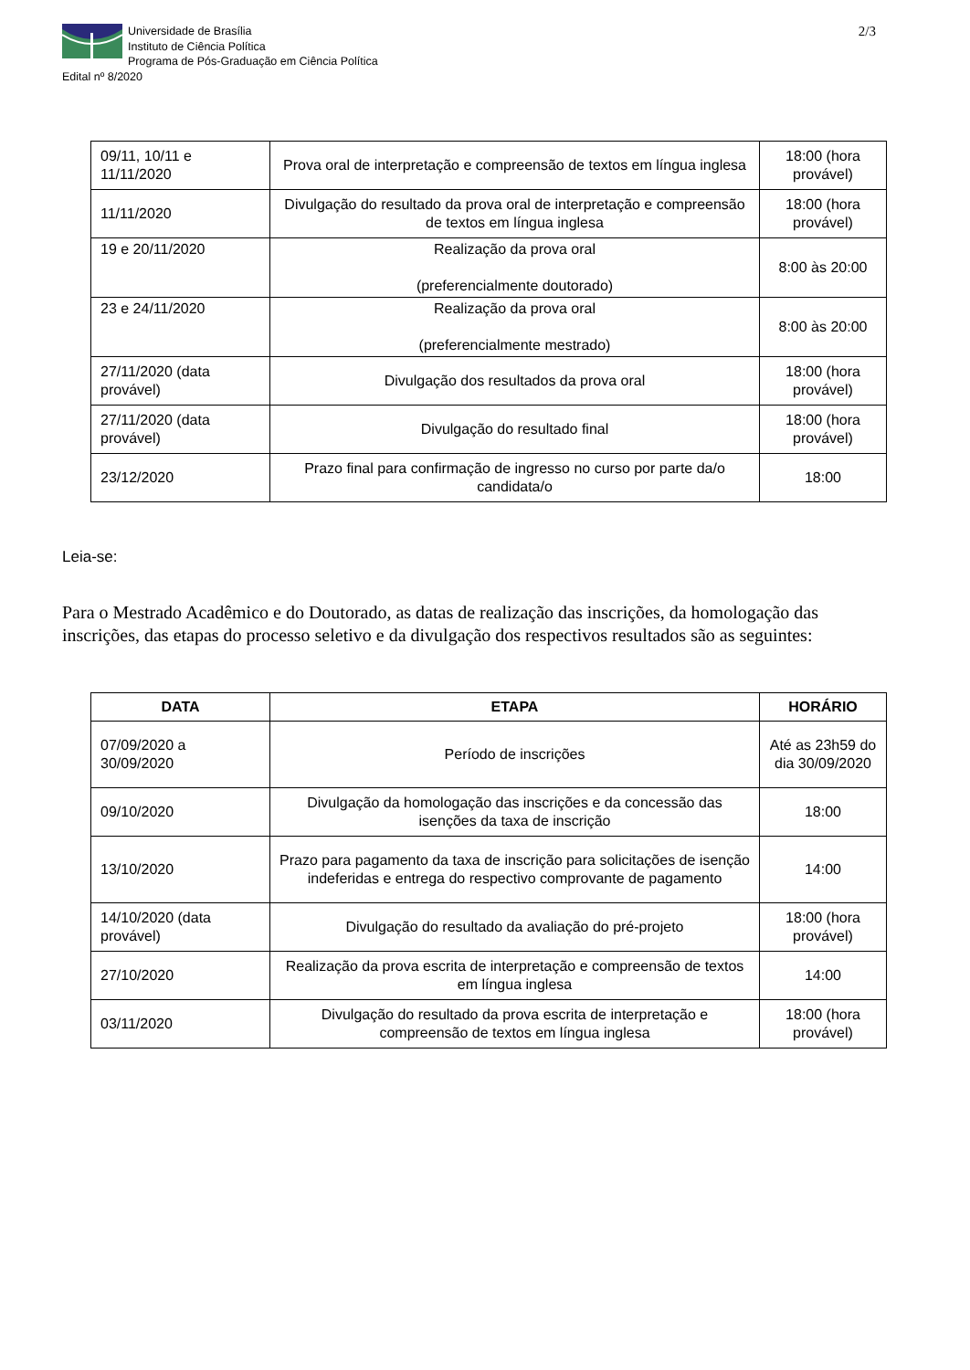Universidade de Brasília
Instituto de Ciência Política
Programa de Pós-Graduação em Ciência Política
Edital nº 8/2020
2/3
| 09/11, 10/11 e 11/11/2020 | Prova oral de interpretação e compreensão de textos em língua inglesa | 18:00 (hora provável) |
| 11/11/2020 | Divulgação do resultado da prova oral de interpretação e compreensão de textos em língua inglesa | 18:00 (hora provável) |
| 19 e 20/11/2020 | Realização da prova oral (preferencialmente doutorado) | 8:00 às 20:00 |
| 23 e 24/11/2020 | Realização da prova oral (preferencialmente mestrado) | 8:00 às 20:00 |
| 27/11/2020 (data provável) | Divulgação dos resultados da prova oral | 18:00 (hora provável) |
| 27/11/2020 (data provável) | Divulgação do resultado final | 18:00 (hora provável) |
| 23/12/2020 | Prazo final para confirmação de ingresso no curso por parte da/o candidata/o | 18:00 |
Leia-se:
Para o Mestrado Acadêmico e do Doutorado, as datas de realização das inscrições, da homologação das inscrições, das etapas do processo seletivo e da divulgação dos respectivos resultados são as seguintes:
| DATA | ETAPA | HORÁRIO |
| --- | --- | --- |
| 07/09/2020 a 30/09/2020 | Período de inscrições | Até as 23h59 do dia 30/09/2020 |
| 09/10/2020 | Divulgação da homologação das inscrições e da concessão das isenções da taxa de inscrição | 18:00 |
| 13/10/2020 | Prazo para pagamento da taxa de inscrição para solicitações de isenção indeferidas e entrega do respectivo comprovante de pagamento | 14:00 |
| 14/10/2020 (data provável) | Divulgação do resultado da avaliação do pré-projeto | 18:00 (hora provável) |
| 27/10/2020 | Realização da prova escrita de interpretação e compreensão de textos em língua inglesa | 14:00 |
| 03/11/2020 | Divulgação do resultado da prova escrita de interpretação e compreensão de textos em língua inglesa | 18:00 (hora provável) |